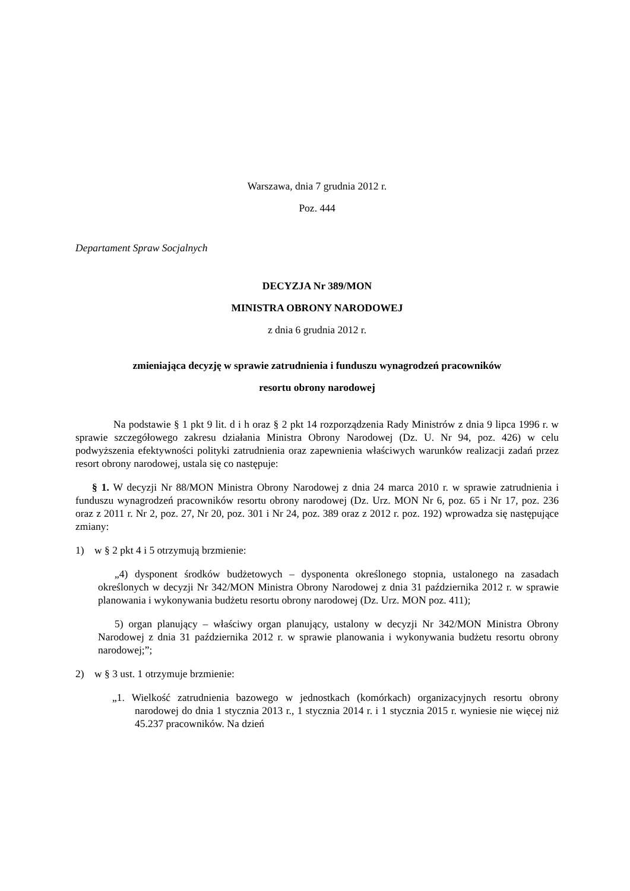Warszawa, dnia 7 grudnia 2012 r.
Poz. 444
Departament Spraw Socjalnych
DECYZJA Nr 389/MON
MINISTRA OBRONY NARODOWEJ
z dnia 6 grudnia 2012 r.
zmieniająca decyzję w sprawie zatrudnienia i funduszu wynagrodzeń pracowników
resortu obrony narodowej
Na podstawie § 1 pkt 9 lit. d i h oraz § 2 pkt 14 rozporządzenia Rady Ministrów z dnia 9 lipca 1996 r. w sprawie szczegółowego zakresu działania Ministra Obrony Narodowej (Dz. U. Nr 94, poz. 426) w celu podwyższenia efektywności polityki zatrudnienia oraz zapewnienia właściwych warunków realizacji zadań przez resort obrony narodowej, ustala się co następuje:
§ 1. W decyzji Nr 88/MON Ministra Obrony Narodowej z dnia 24 marca 2010 r. w sprawie zatrudnienia i funduszu wynagrodzeń pracowników resortu obrony narodowej (Dz. Urz. MON Nr 6, poz. 65 i Nr 17, poz. 236 oraz z 2011 r. Nr 2, poz. 27, Nr 20, poz. 301 i Nr 24, poz. 389 oraz z 2012 r. poz. 192) wprowadza się następujące zmiany:
1) w § 2 pkt 4 i 5 otrzymują brzmienie:
„4) dysponent środków budżetowych – dysponenta określonego stopnia, ustalonego na zasadach określonych w decyzji Nr 342/MON Ministra Obrony Narodowej z dnia 31 października 2012 r. w sprawie planowania i wykonywania budżetu resortu obrony narodowej (Dz. Urz. MON poz. 411);
5) organ planujący – właściwy organ planujący, ustalony w decyzji Nr 342/MON Ministra Obrony Narodowej z dnia 31 października 2012 r. w sprawie planowania i wykonywania budżetu resortu obrony narodowej;”;
2) w § 3 ust. 1 otrzymuje brzmienie:
„1. Wielkość zatrudnienia bazowego w jednostkach (komórkach) organizacyjnych resortu obrony narodowej do dnia 1 stycznia 2013 r., 1 stycznia 2014 r. i 1 stycznia 2015 r. wyniesie nie więcej niż 45.237 pracowników. Na dzień